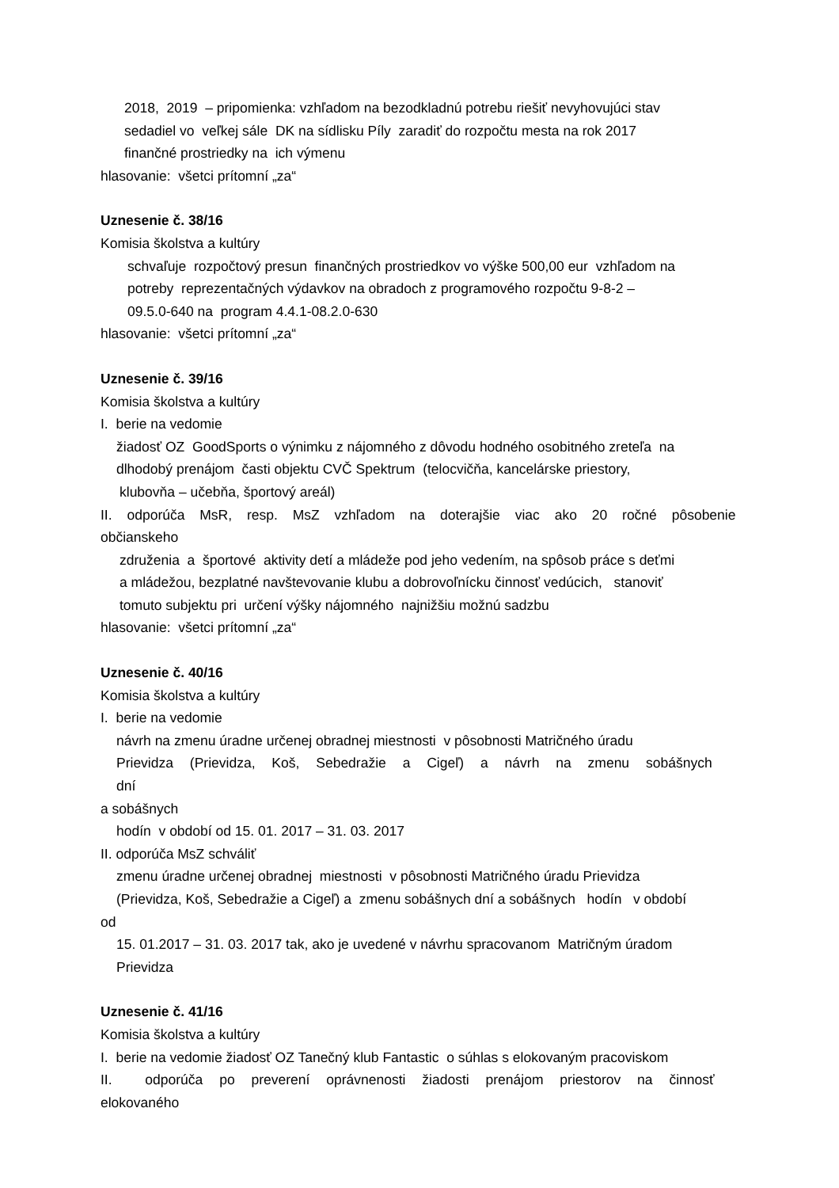2018, 2019 – pripomienka: vzhľadom na bezodkladnú potrebu riešiť nevyhovujúci stav
sedadiel vo veľkej sále DK na sídlisku Píly zaradiť do rozpočtu mesta na rok 2017
finančné prostriedky na ich výmenu
hlasovanie: všetci prítomní „za“
Uznesenie č. 38/16
Komisia školstva a kultúry
schvaľuje rozpočtový presun finančných prostriedkov vo výške 500,00 eur vzhľadom na
potreby reprezentačných výdavkov na obradoch z programového rozpočtu 9-8-2 –
09.5.0-640 na program 4.4.1-08.2.0-630
hlasovanie: všetci prítomní „za“
Uznesenie č. 39/16
Komisia školstva a kultúry
I. berie na vedomie
žiadosť OZ GoodSports o výnimku z nájomného z dôvodu hodného osobitného zreteľa na
dlhodobý prenájom časti objektu CVČ Spektrum (telocvičňa, kancelárske priestory,
klubovňa – učebňa, športový areál)
II. odporúča MsR, resp. MsZ vzhľadom na doterajšie viac ako 20 ročné pôsobenie
občianskeho
združenia a športové aktivity detí a mládeže pod jeho vedením, na spôsob práce s deťmi
a mládežou, bezplatné navštevovanie klubu a dobrovoľnícku činnosť vedúcich, stanoviť
tomuto subjektu pri určení výšky nájomného najnižšiu možnú sadzbu
hlasovanie: všetci prítomní „za“
Uznesenie č. 40/16
Komisia školstva a kultúry
I. berie na vedomie
návrh na zmenu úradne určenej obradnej miestnosti v pôsobnosti Matričného úradu
Prievidza (Prievidza, Koš, Sebedražie a Cigeľ) a návrh na zmenu sobášnych dní
a sobášnych
hodín v období od 15. 01. 2017 – 31. 03. 2017
II. odporúča MsZ schváliť
zmenu úradne určenej obradnej miestnosti v pôsobnosti Matričného úradu Prievidza
(Prievidza, Koš, Sebedražie a Cigeľ) a zmenu sobášnych dní a sobášnych hodín v období
od
15. 01.2017 – 31. 03. 2017 tak, ako je uvedené v návrhu spracovanom Matričným úradom
Prievidza
Uznesenie č. 41/16
Komisia školstva a kultúry
I. berie na vedomie žiadosť OZ Tanečný klub Fantastic o súhlas s elokovaným pracoviskom
II. odporúča po preverení oprávnenosti žiadosti prenájom priestorov na činnosť
elokovaného